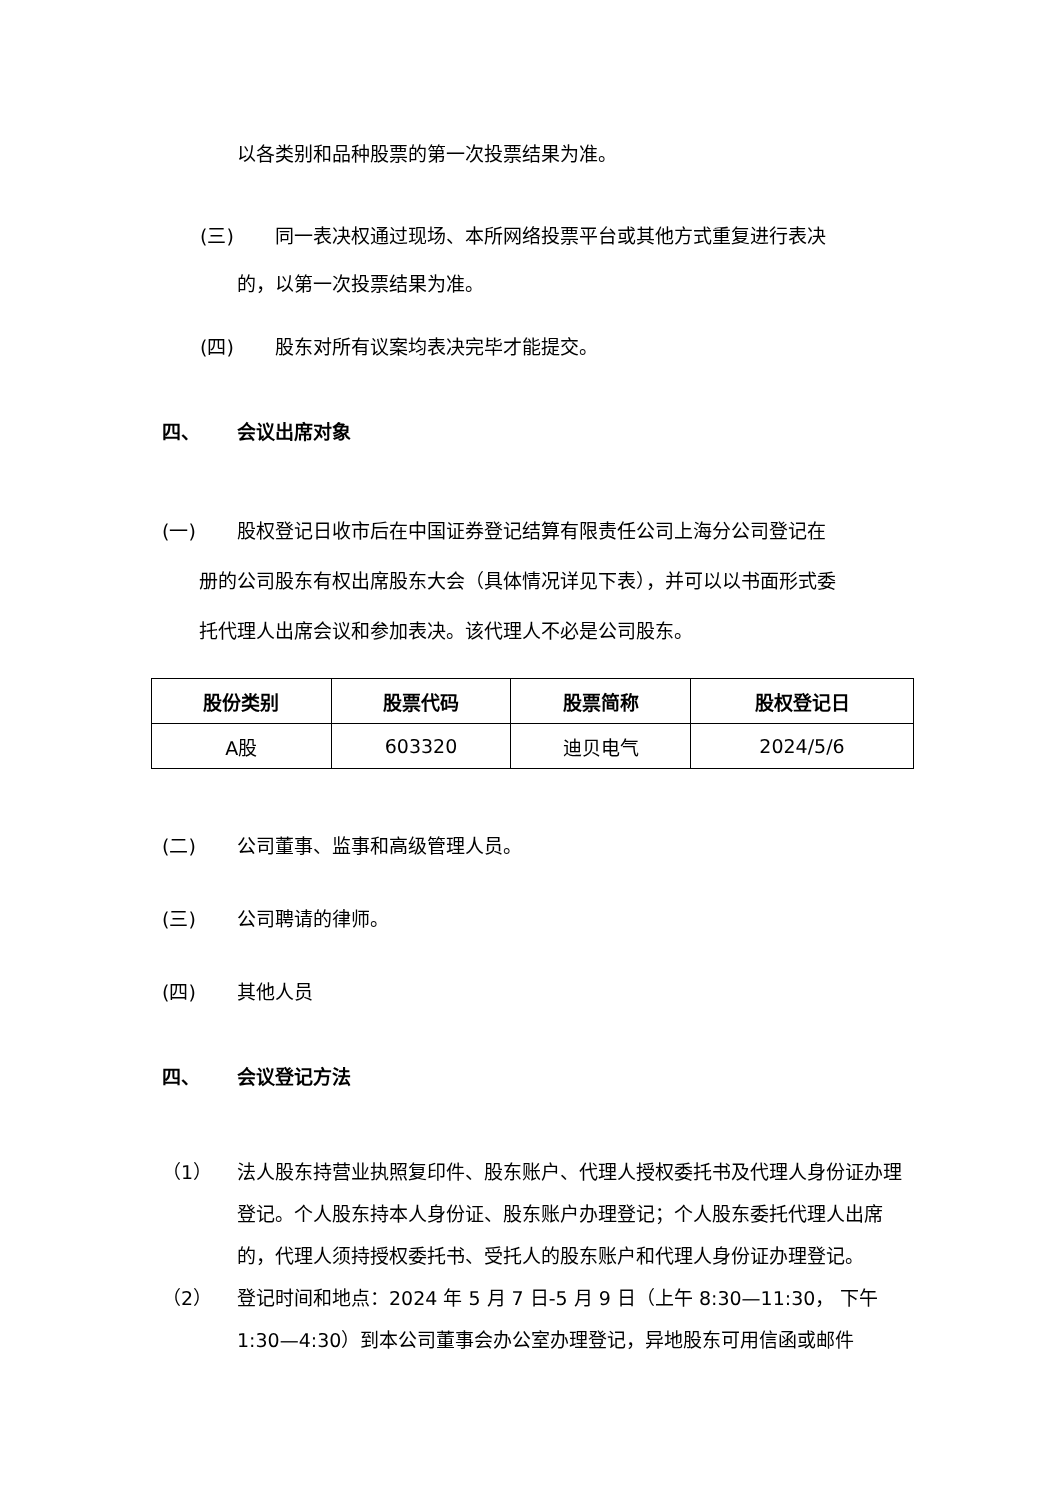以各类别和品种股票的第一次投票结果为准。
(三) 同一表决权通过现场、本所网络投票平台或其他方式重复进行表决
的，以第一次投票结果为准。
(四) 股东对所有议案均表决完毕才能提交。
四、 会议出席对象
(一) 股权登记日收市后在中国证券登记结算有限责任公司上海分公司登记在
册的公司股东有权出席股东大会（具体情况详见下表），并可以以书面形式委
托代理人出席会议和参加表决。该代理人不必是公司股东。
| 股份类别 | 股票代码 | 股票简称 | 股权登记日 |
| --- | --- | --- | --- |
| A股 | 603320 | 迪贝电气 | 2024/5/6 |
(二) 公司董事、监事和高级管理人员。
(三) 公司聘请的律师。
(四) 其他人员
四、 会议登记方法
（1） 法人股东持营业执照复印件、股东账户、代理人授权委托书及代理人身份证办理登记。个人股东持本人身份证、股东账户办理登记；个人股东委托代理人出席的，代理人须持授权委托书、受托人的股东账户和代理人身份证办理登记。
（2） 登记时间和地点：2024 年 5 月 7 日-5 月 9 日（上午 8:30—11:30， 下午 1:30—4:30）到本公司董事会办公室办理登记，异地股东可用信函或邮件